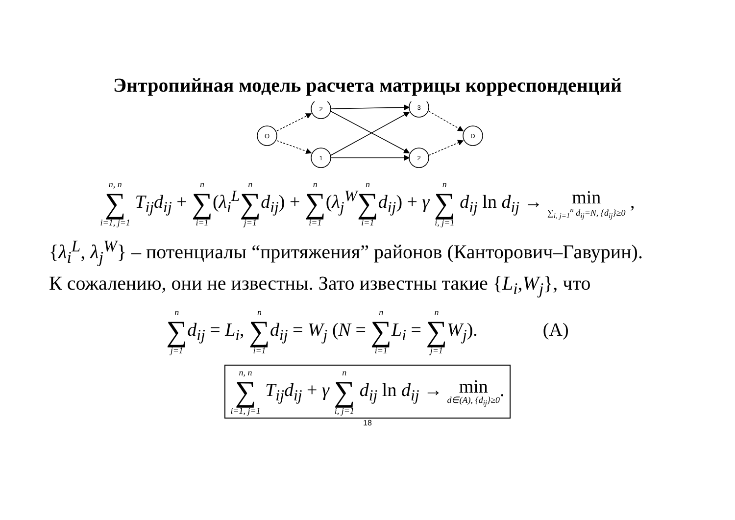Энтропийная модель расчета матрицы корреспонденций
O
2
1
3
2
D
n, n ∑ i=1, j=1 T<sub>ij</sub>d<sub>ij</sub> + n ∑ i=1(λ<sub>i</sub><sup>L</sup> n ∑ j=1 d<sub>ij</sub>) + n ∑ i=1(λ<sub>j</sub><sup>W</sup> n ∑ i=1 d<sub>ij</sub>) + γ n ∑ i, j=1 d<sub>ij</sub> ln d<sub>ij</sub> → min ∑<sub>i, j=1</sub><sup>n</sup> d<sub>ij</sub>=N, {d<sub>ij</sub>}≥0 ,
{λ<sub>i</sub><sup>L</sup>, λ<sub>j</sub><sup>W</sup>} – потенциалы “притяжения” районов (Канторович–Гавурин).
К сожалению, они не известны. Зато известны такие {L<sub>i</sub>,W<sub>j</sub>}, что
n ∑ j=1 d<sub>ij</sub> = L<sub>i</sub>, n ∑ i=1 d<sub>ij</sub> = W<sub>j</sub> (N = n ∑ i=1 L<sub>i</sub> = n ∑ j=1 W<sub>j</sub>). (A)
n, n ∑ i=1, j=1 T<sub>ij</sub>d<sub>ij</sub> + γ n ∑ i, j=1 d<sub>ij</sub> ln d<sub>ij</sub> → min d∈(A), {d<sub>ij</sub>}≥0.
18